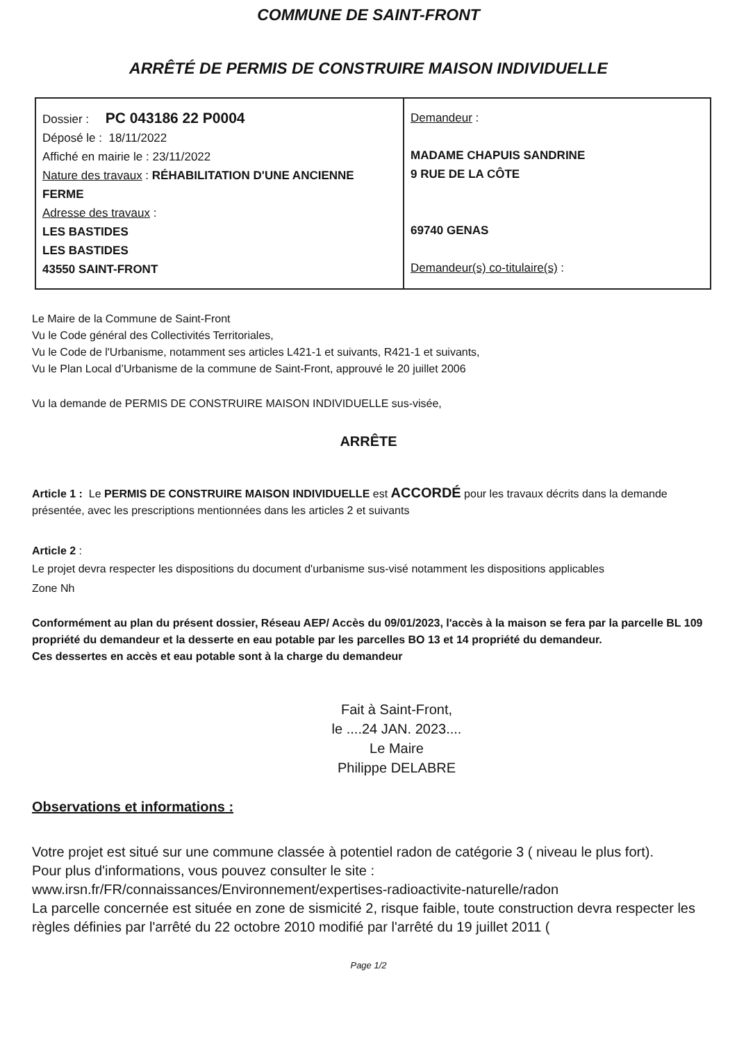COMMUNE DE SAINT-FRONT
ARRÊTÉ DE PERMIS DE CONSTRUIRE MAISON INDIVIDUELLE
| Dossier : PC 043186 22 P0004 Déposé le : 18/11/2022 Affiché en mairie le : 23/11/2022 Nature des travaux : RÉHABILITATION D'UNE ANCIENNE FERME Adresse des travaux : LES BASTIDES LES BASTIDES 43550 SAINT-FRONT | Demandeur : MADAME CHAPUIS SANDRINE 9 RUE DE LA CÔTE 69740 GENAS Demandeur(s) co-titulaire(s) : |
Le Maire de la Commune de Saint-Front
Vu le Code général des Collectivités Territoriales,
Vu le Code de l'Urbanisme, notamment ses articles L421-1 et suivants, R421-1 et suivants,
Vu le Plan Local d’Urbanisme de la commune de Saint-Front, approuvé le 20 juillet 2006
Vu la demande de PERMIS DE CONSTRUIRE MAISON INDIVIDUELLE sus-visée,
ARRÊTE
Article 1 : Le PERMIS DE CONSTRUIRE MAISON INDIVIDUELLE est ACCORDÉ pour les travaux décrits dans la demande présentée, avec les prescriptions mentionnées dans les articles 2 et suivants
Article 2 :
Le projet devra respecter les dispositions du document d'urbanisme sus-visé notamment les dispositions applicables
Zone Nh
Conformément au plan du présent dossier, Réseau AEP/ Accès du 09/01/2023, l'accès à la maison se fera par la parcelle BL 109 propriété du demandeur et la desserte en eau potable par les parcelles BO 13 et 14 propriété du demandeur.
Ces dessertes en accès et eau potable sont à la charge du demandeur
Fait à Saint-Front,
le ....24 JAN. 2023....
Le Maire
Philippe DELABRE
Observations et informations :
Votre projet est situé sur une commune classée à potentiel radon de catégorie 3 ( niveau le plus fort).
Pour plus d'informations, vous pouvez consulter le site :
www.irsn.fr/FR/connaissances/Environnement/expertises-radioactivite-naturelle/radon
La parcelle concernée est située en zone de sismicité 2, risque faible, toute construction devra respecter les règles définies par l'arrêté du 22 octobre 2010 modifié par l'arrêté du 19 juillet 2011 (
Page 1/2